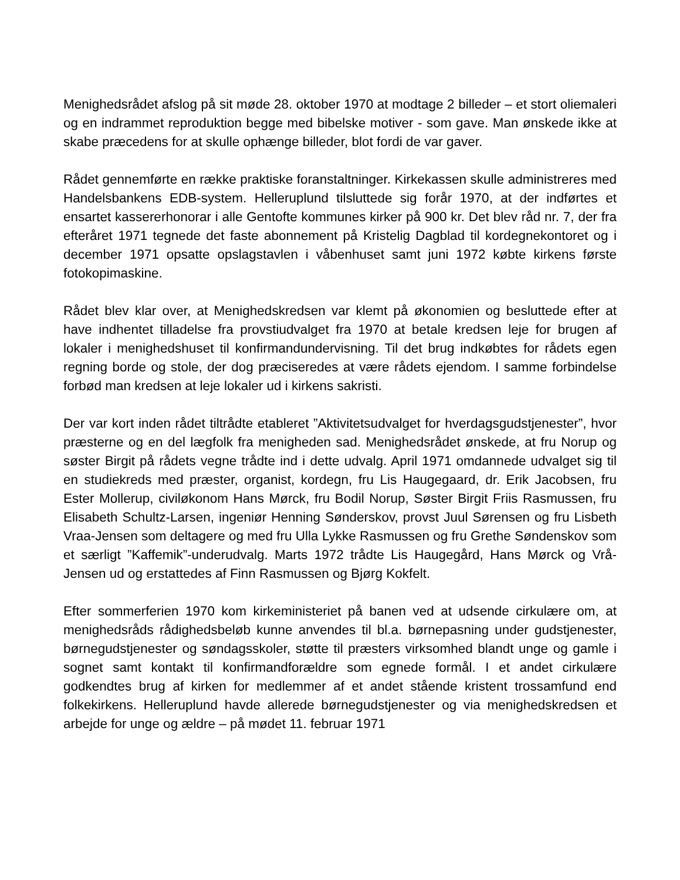Menighedsrådet afslog på sit møde 28. oktober 1970 at modtage 2 billeder – et stort oliemaleri og en indrammet reproduktion begge med bibelske motiver - som gave. Man ønskede ikke at skabe præcedens for at skulle ophænge billeder, blot fordi de var gaver.
Rådet gennemførte en række praktiske foranstaltninger. Kirkekassen skulle administreres med Handelsbankens EDB-system. Helleruplund tilsluttede sig forår 1970, at der indførtes et ensartet kassererhonorar i alle Gentofte kommunes kirker på 900 kr. Det blev råd nr. 7, der fra efteråret 1971 tegnede det faste abonnement på Kristelig Dagblad til kordegnekontoret og i december 1971 opsatte opslagstavlen i våbenhuset samt juni 1972 købte kirkens første fotokopimaskine.
Rådet blev klar over, at Menighedskredsen var klemt på økonomien og besluttede efter at have indhentet tilladelse fra provstiudvalget fra 1970 at betale kredsen leje for brugen af lokaler i menighedshuset til konfirmandundervisning. Til det brug indkøbtes for rådets egen regning borde og stole, der dog præciseredes at være rådets ejendom. I samme forbindelse forbød man kredsen at leje lokaler ud i kirkens sakristi.
Der var kort inden rådet tiltrådte etableret ”Aktivitetsudvalget for hverdagsgudstjenester”, hvor præsterne og en del lægfolk fra menigheden sad. Menighedsrådet ønskede, at fru Norup og søster Birgit på rådets vegne trådte ind i dette udvalg. April 1971 omdannede udvalget sig til en studiekreds med præster, organist, kordegn, fru Lis Haugegaard, dr. Erik Jacobsen, fru Ester Mollerup, civiløkonom Hans Mørck, fru Bodil Norup, Søster Birgit Friis Rasmussen, fru Elisabeth Schultz-Larsen, ingeniør Henning Sønderskov, provst Juul Sørensen og fru Lisbeth Vraa-Jensen som deltagere og med fru Ulla Lykke Rasmussen og fru Grethe Søndenskov som et særligt ”Kaffemik”-underudvalg. Marts 1972 trådte Lis Haugegård, Hans Mørck og Vrå-Jensen ud og erstattedes af Finn Rasmussen og Bjørg Kokfelt.
Efter sommerferien 1970 kom kirkeministeriet på banen ved at udsende cirkulære om, at menighedsråds rådighedsbeløb kunne anvendes til bl.a. børnepasning under gudstjenester, børnegudstjenester og søndagsskoler, støtte til præsters virksomhed blandt unge og gamle i sognet samt kontakt til konfirmandforældre som egnede formål. I et andet cirkulære godkendtes brug af kirken for medlemmer af et andet stående kristent trossamfund end folkekirkens. Helleruplund havde allerede børnegudstjenester og via menighedskredsen et arbejde for unge og ældre – på mødet 11. februar 1971